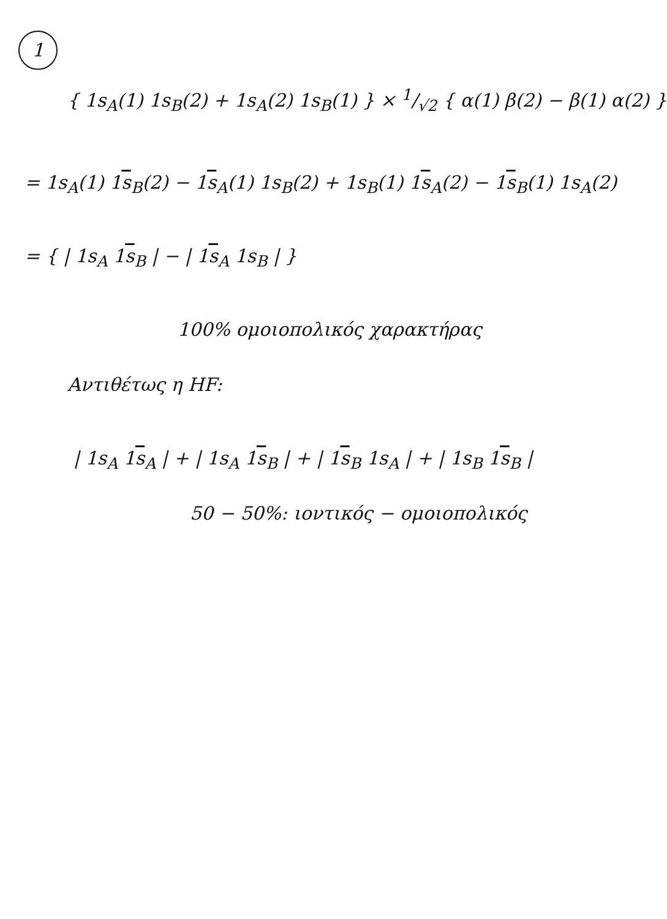1
{ 1s<sub>A</sub>(1) 1s<sub>B</sub>(2) + 1s<sub>A</sub>(2) 1s<sub>B</sub>(1) } × 1/√2 { α(1) β(2) − β(1) α(2) }
= 1s<sub>A</sub>(1) 1s<sub>B</sub>(2) − 1s<sub>A</sub>(1) 1s<sub>B</sub>(2) + 1s<sub>B</sub>(1) 1s<sub>A</sub>(2) − 1s<sub>B</sub>(1) 1s<sub>A</sub>(2)
= { | 1s<sub>A</sub> 1s<sub>B</sub> | − | 1s<sub>A</sub> 1s<sub>B</sub> | }
100% ομοιοπολικός χαρακτήρας
Αντιθέτως η HF:
| 1s<sub>A</sub> 1s<sub>A</sub> | + | 1s<sub>A</sub> 1s<sub>B</sub> | + | 1s<sub>B</sub> 1s<sub>A</sub> | + | 1s<sub>B</sub> 1s<sub>B</sub> |
50 − 50%: ιοντικός − ομοιοπολικός